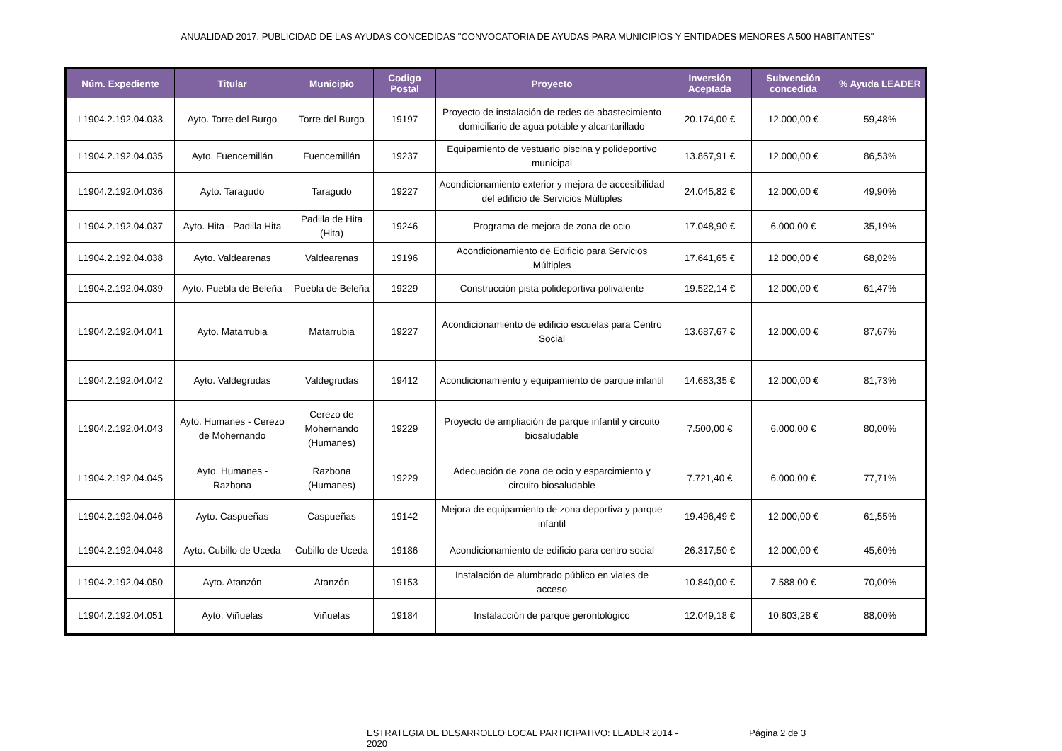ANUALIDAD 2017. PUBLICIDAD DE LAS AYUDAS CONCEDIDAS "CONVOCATORIA DE AYUDAS PARA MUNICIPIOS Y ENTIDADES MENORES A 500 HABITANTES"
| Núm. Expediente | Titular | Municipio | Codigo Postal | Proyecto | Inversión Aceptada | Subvención concedida | % Ayuda LEADER |
| --- | --- | --- | --- | --- | --- | --- | --- |
| L1904.2.192.04.033 | Ayto. Torre del Burgo | Torre del Burgo | 19197 | Proyecto de instalación de redes de abastecimiento domiciliario de agua potable y alcantarillado | 20.174,00 € | 12.000,00 € | 59,48% |
| L1904.2.192.04.035 | Ayto. Fuencemillán | Fuencemillán | 19237 | Equipamiento de vestuario piscina y polideportivo municipal | 13.867,91 € | 12.000,00 € | 86,53% |
| L1904.2.192.04.036 | Ayto. Taragudo | Taragudo | 19227 | Acondicionamiento exterior y mejora de accesibilidad del edificio de Servicios Múltiples | 24.045,82 € | 12.000,00 € | 49,90% |
| L1904.2.192.04.037 | Ayto. Hita - Padilla Hita | Padilla de Hita (Hita) | 19246 | Programa de mejora de zona de ocio | 17.048,90 € | 6.000,00 € | 35,19% |
| L1904.2.192.04.038 | Ayto. Valdearenas | Valdearenas | 19196 | Acondicionamiento de Edificio para Servicios Múltiples | 17.641,65 € | 12.000,00 € | 68,02% |
| L1904.2.192.04.039 | Ayto. Puebla de Beleña | Puebla de Beleña | 19229 | Construcción pista polideportiva polivalente | 19.522,14 € | 12.000,00 € | 61,47% |
| L1904.2.192.04.041 | Ayto. Matarrubia | Matarrubia | 19227 | Acondicionamiento de edificio escuelas para Centro Social | 13.687,67 € | 12.000,00 € | 87,67% |
| L1904.2.192.04.042 | Ayto. Valdegrudas | Valdegrudas | 19412 | Acondicionamiento y equipamiento de parque infantil | 14.683,35 € | 12.000,00 € | 81,73% |
| L1904.2.192.04.043 | Ayto. Humanes - Cerezo de Mohernando | Cerezo de Mohernando (Humanes) | 19229 | Proyecto de ampliación de parque infantil y circuito biosaludable | 7.500,00 € | 6.000,00 € | 80,00% |
| L1904.2.192.04.045 | Ayto. Humanes - Razbona | Razbona (Humanes) | 19229 | Adecuación de zona de ocio y esparcimiento y circuito biosaludable | 7.721,40 € | 6.000,00 € | 77,71% |
| L1904.2.192.04.046 | Ayto. Caspueñas | Caspueñas | 19142 | Mejora de equipamiento de zona deportiva y parque infantil | 19.496,49 € | 12.000,00 € | 61,55% |
| L1904.2.192.04.048 | Ayto. Cubillo de Uceda | Cubillo de Uceda | 19186 | Acondicionamiento de edificio para centro social | 26.317,50 € | 12.000,00 € | 45,60% |
| L1904.2.192.04.050 | Ayto. Atanzón | Atanzón | 19153 | Instalación de alumbrado público en viales de acceso | 10.840,00 € | 7.588,00 € | 70,00% |
| L1904.2.192.04.051 | Ayto. Viñuelas | Viñuelas | 19184 | Instalacción de parque gerontológico | 12.049,18 € | 10.603,28 € | 88,00% |
ESTRATEGIA DE DESARROLLO LOCAL PARTICIPATIVO: LEADER 2014 - 2020
Página 2 de 3